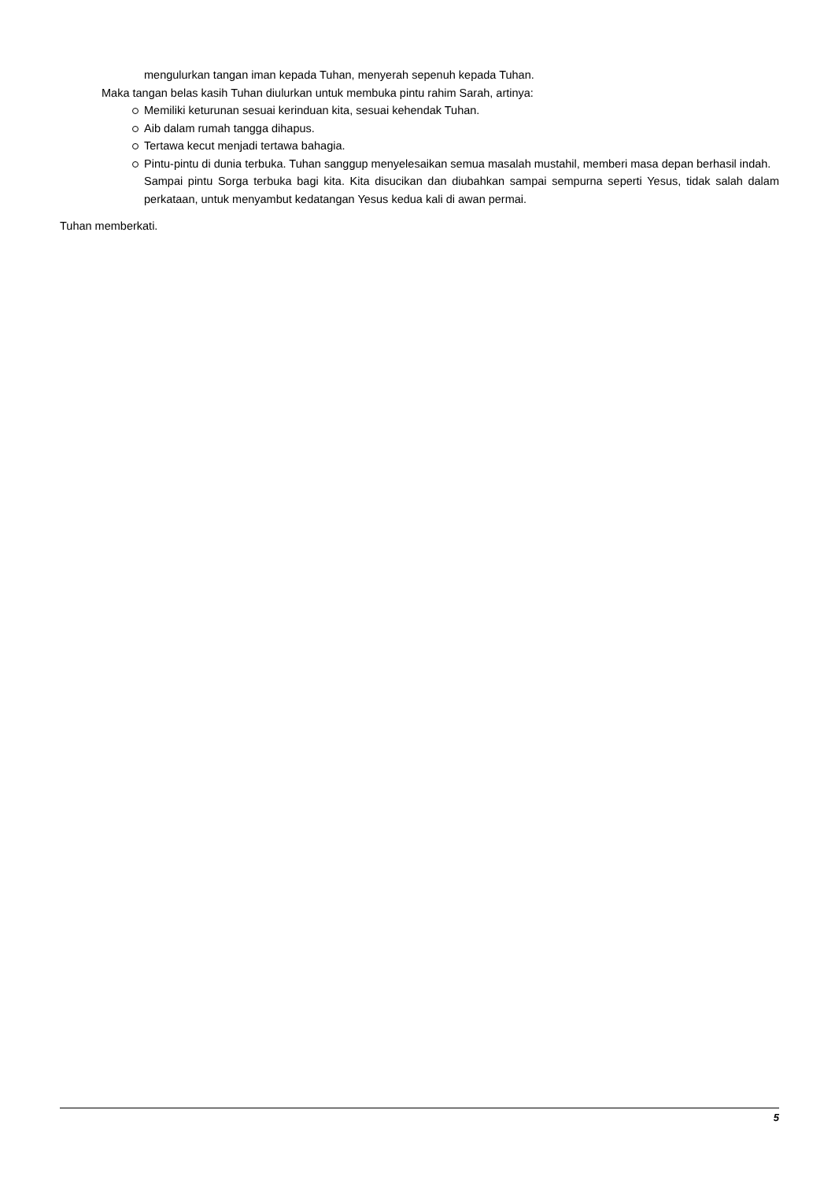mengulurkan tangan iman kepada Tuhan, menyerah sepenuh kepada Tuhan.
Maka tangan belas kasih Tuhan diulurkan untuk membuka pintu rahim Sarah, artinya:
Memiliki keturunan sesuai kerinduan kita, sesuai kehendak Tuhan.
Aib dalam rumah tangga dihapus.
Tertawa kecut menjadi tertawa bahagia.
Pintu-pintu di dunia terbuka. Tuhan sanggup menyelesaikan semua masalah mustahil, memberi masa depan berhasil indah.
Sampai pintu Sorga terbuka bagi kita. Kita disucikan dan diubahkan sampai sempurna seperti Yesus, tidak salah dalam perkataan, untuk menyambut kedatangan Yesus kedua kali di awan permai.
Tuhan memberkati.
5